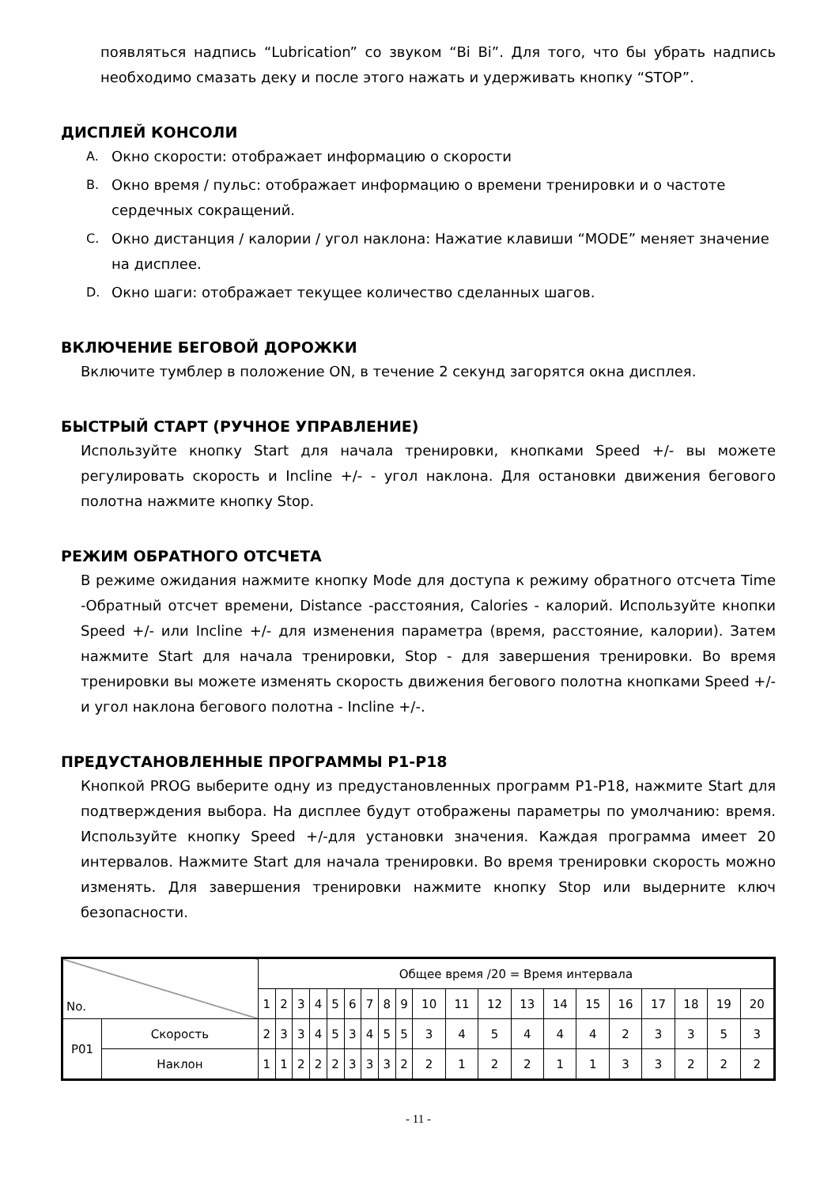появляться надпись “Lubrication” со звуком “Bi Bi”. Для того, что бы убрать надпись необходимо смазать деку и после этого нажать и удерживать кнопку “STOP”.
ДИСПЛЕЙ КОНСОЛИ
A. Окно скорости: отображает информацию о скорости
B. Окно время / пульс: отображает информацию о времени тренировки и о частоте сердечных сокращений.
C. Окно дистанция / калории / угол наклона: Нажатие клавиши “MODE” меняет значение на дисплее.
D. Окно шаги: отображает текущее количество сделанных шагов.
ВКЛЮЧЕНИЕ БЕГОВОЙ ДОРОЖКИ
Включите тумблер в положение ON, в течение 2 секунд загорятся окна дисплея.
БЫСТРЫЙ СТАРТ (РУЧНОЕ УПРАВЛЕНИЕ)
Используйте кнопку Start для начала тренировки, кнопками Speed +/- вы можете регулировать скорость и Incline +/- - угол наклона. Для остановки движения бегового полотна нажмите кнопку Stop.
РЕЖИМ ОБРАТНОГО ОТСЧЕТА
В режиме ожидания нажмите кнопку Mode для доступа к режиму обратного отсчета Time -Обратный отсчет времени, Distance -расстояния, Calories - калорий. Используйте кнопки Speed +/- или Incline +/- для изменения параметра (время, расстояние, калории). Затем нажмите Start для начала тренировки, Stop - для завершения тренировки. Во время тренировки вы можете изменять скорость движения бегового полотна кнопками Speed +/- и угол наклона бегового полотна - Incline +/-.
ПРЕДУСТАНОВЛЕННЫЕ ПРОГРАММЫ P1-P18
Кнопкой PROG выберите одну из предустановленных программ P1-P18, нажмите Start для подтверждения выбора. На дисплее будут отображены параметры по умолчанию: время. Используйте кнопку Speed +/-для установки значения. Каждая программа имеет 20 интервалов. Нажмите Start для начала тренировки. Во время тренировки скорость можно изменять. Для завершения тренировки нажмите кнопку Stop или выдерните ключ безопасности.
| No. | | Общее время /20 = Время интервала | | | | | | | | | | | | | | | | | | | |
| | | 1 | 2 | 3 | 4 | 5 | 6 | 7 | 8 | 9 | 10 | 11 | 12 | 13 | 14 | 15 | 16 | 17 | 18 | 19 | 20 |
| P01 | Скорость | 2 | 3 | 3 | 4 | 5 | 3 | 4 | 5 | 5 | 3 | 4 | 5 | 4 | 4 | 4 | 2 | 3 | 3 | 5 | 3 |
| | Наклон | 1 | 1 | 2 | 2 | 2 | 3 | 3 | 3 | 2 | 2 | 1 | 2 | 2 | 1 | 1 | 3 | 3 | 2 | 2 | 2 |
- 11 -